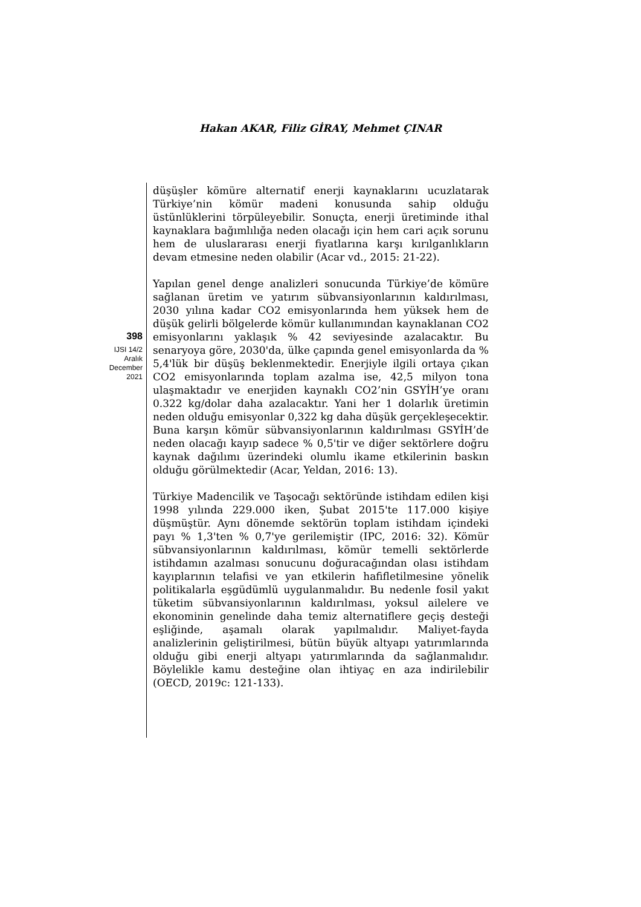Hakan AKAR, Filiz GİRAY, Mehmet ÇINAR
398
IJSI 14/2
Aralık
December
2021
düşüşler kömüre alternatif enerji kaynaklarını ucuzlatarak Türkiye’nin kömür madeni konusunda sahip olduğu üstünlüklerini törpüleyebilir. Sonuçta, enerji üretiminde ithal kaynaklara bağımlılığa neden olacağı için hem cari açık sorunu hem de uluslararası enerji fiyatlarına karşı kırılganlıkların devam etmesine neden olabilir (Acar vd., 2015: 21-22).
Yapılan genel denge analizleri sonucunda Türkiye’de kömüre sağlanan üretim ve yatırım sübvansiyonlarının kaldırılması, 2030 yılına kadar CO2 emisyonlarında hem yüksek hem de düşük gelirli bölgelerde kömür kullanımından kaynaklanan CO2 emisyonlarını yaklaşık % 42 seviyesinde azalacaktır. Bu senaryoya göre, 2030'da, ülke çapında genel emisyonlarda da % 5,4'lük bir düşüş beklenmektedir. Enerjiyle ilgili ortaya çıkan CO2 emisyonlarında toplam azalma ise, 42,5 milyon tona ulaşmaktadır ve enerjiden kaynaklı CO2’nin GSYİH’ye oranı 0.322 kg/dolar daha azalacaktır. Yani her 1 dolarlık üretimin neden olduğu emisyonlar 0,322 kg daha düşük gerçekleşecektir. Buna karşın kömür sübvansiyonlarının kaldırılması GSYİH’de neden olacağı kayıp sadece % 0,5'tir ve diğer sektörlere doğru kaynak dağılımı üzerindeki olumlu ikame etkilerinin baskın olduğu görülmektedir (Acar, Yeldan, 2016: 13).
Türkiye Madencilik ve Taşocağı sektöründe istihdam edilen kişi 1998 yılında 229.000 iken, Şubat 2015'te 117.000 kişiye düşmüştür. Aynı dönemde sektörün toplam istihdam içindeki payı % 1,3'ten % 0,7'ye gerilemiştir (IPC, 2016: 32). Kömür sübvansiyonlarının kaldırılması, kömür temelli sektörlerde istihdamın azalması sonucunu doğuracağından olası istihdam kayıplarının telafisi ve yan etkilerin hafifletilmesine yönelik politikalarla eşgüdümlü uygulanmalıdır. Bu nedenle fosil yakıt tüketim sübvansiyonlarının kaldırılması, yoksul ailelere ve ekonominin genelinde daha temiz alternatiflere geçiş desteği eşliğinde, aşamalı olarak yapılmalıdır. Maliyet-fayda analizlerinin geliştirilmesi, bütün büyük altyapı yatırımlarında olduğu gibi enerji altyapı yatırımlarında da sağlanmalıdır. Böylelikle kamu desteğine olan ihtiyaç en aza indirilebilir (OECD, 2019c: 121-133).